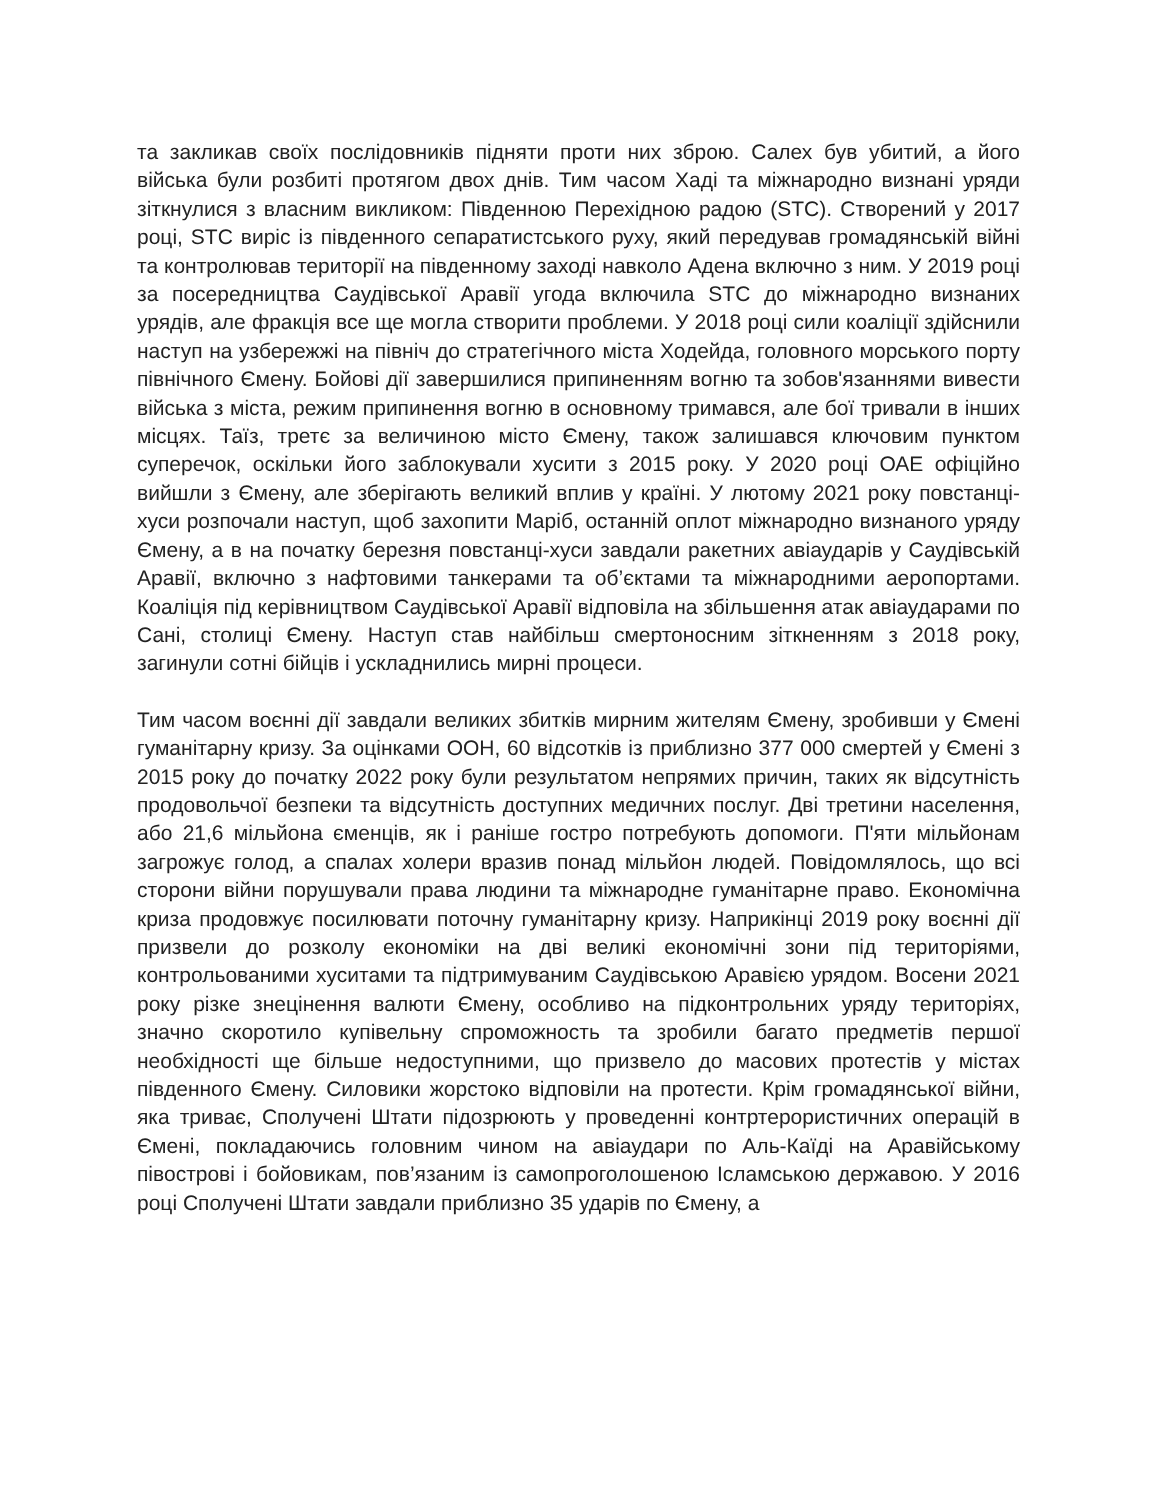та закликав своїх послідовників підняти проти них зброю. Салех був убитий, а його війська були розбиті протягом двох днів. Тим часом Хаді та міжнародно визнані уряди зіткнулися з власним викликом: Південною Перехідною радою (STC). Створений у 2017 році, STC виріс із південного сепаратистського руху, який передував громадянській війні та контролював території на південному заході навколо Адена включно з ним. У 2019 році за посередництва Саудівської Аравії угода включила STC до міжнародно визнаних урядів, але фракція все ще могла створити проблеми. У 2018 році сили коаліції здійснили наступ на узбережжі на північ до стратегічного міста Ходейда, головного морського порту північного Ємену. Бойові дії завершилися припиненням вогню та зобов'язаннями вивести війська з міста, режим припинення вогню в основному тримався, але бої тривали в інших місцях. Таїз, третє за величиною місто Ємену, також залишався ключовим пунктом суперечок, оскільки його заблокували хусити з 2015 року. У 2020 році ОАЕ офіційно вийшли з Ємену, але зберігають великий вплив у країні. У лютому 2021 року повстанці-хуси розпочали наступ, щоб захопити Маріб, останній оплот міжнародно визнаного уряду Ємену, а в на початку березня повстанці-хуси завдали ракетних авіаударів у Саудівській Аравії, включно з нафтовими танкерами та об’єктами та міжнародними аеропортами. Коаліція під керівництвом Саудівської Аравії відповіла на збільшення атак авіаударами по Сані, столиці Ємену. Наступ став найбільш смертоносним зіткненням з 2018 року, загинули сотні бійців і ускладнились мирні процеси.
Тим часом воєнні дії завдали великих збитків мирним жителям Ємену, зробивши у Ємені гуманітарну кризу. За оцінками ООН, 60 відсотків із приблизно 377 000 смертей у Ємені з 2015 року до початку 2022 року були результатом непрямих причин, таких як відсутність продовольчої безпеки та відсутність доступних медичних послуг. Дві третини населення, або 21,6 мільйона єменців, як і раніше гостро потребують допомоги. П'яти мільйонам загрожує голод, а спалах холери вразив понад мільйон людей. Повідомлялось, що всі сторони війни порушували права людини та міжнародне гуманітарне право. Економічна криза продовжує посилювати поточну гуманітарну кризу. Наприкінці 2019 року воєнні дії призвели до розколу економіки на дві великі економічні зони під територіями, контрольованими хуситами та підтримуваним Саудівською Аравією урядом. Восени 2021 року різке знецінення валюти Ємену, особливо на підконтрольних уряду територіях, значно скоротило купівельну спроможность та зробили багато предметів першої необхідності ще більше недоступними, що призвело до масових протестів у містах південного Ємену. Силовики жорстоко відповіли на протести. Крім громадянської війни, яка триває, Сполучені Штати підозрюють у проведенні контртерористичних операцій в Ємені, покладаючись головним чином на авіаудари по Аль-Каїді на Аравійському півострові і бойовикам, пов’язаним із самопроголошеною Ісламською державою. У 2016 році Сполучені Штати завдали приблизно 35 ударів по Ємену, а